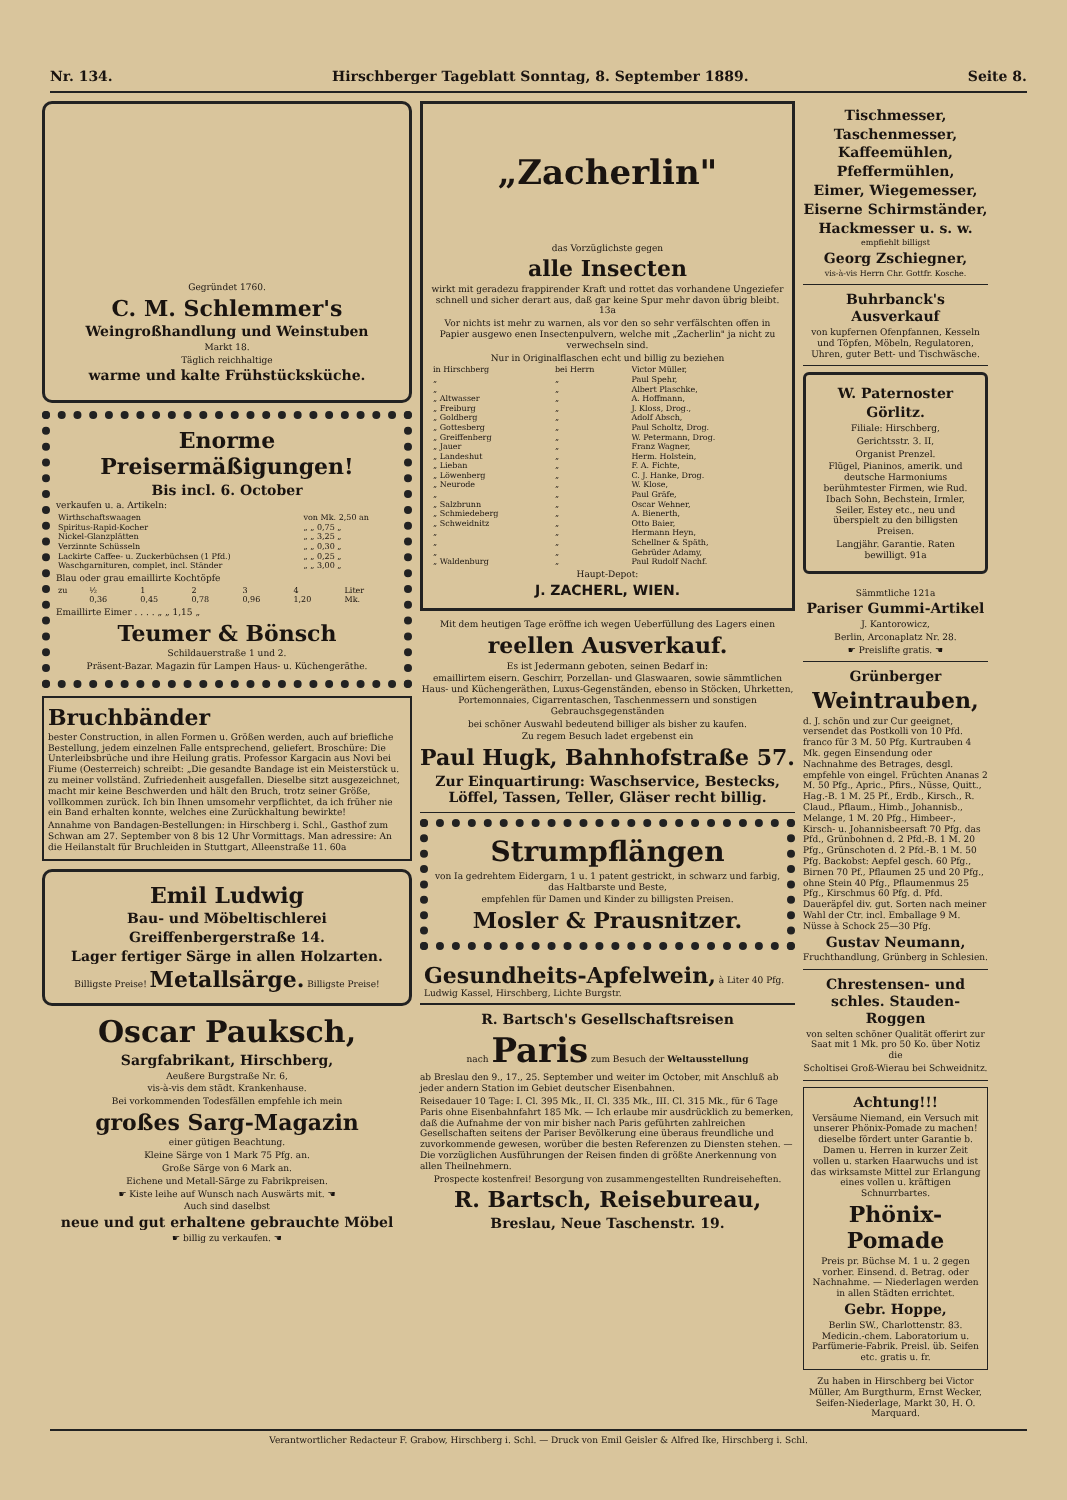Nr. 134. Hirschberger Tageblatt Sonntag, 8. September 1889. Seite 8.
Gegründet 1760.
C. M. Schlemmer's
Weingroßhandlung und Weinstuben
Markt 18.
Täglich reichhaltige
warme und kalte Frühstücksküche.
Enorme Preisermäßigungen!
Bis incl. 6. October
verkaufen u. a. Artikeln:
| Wirthschaftswaagen | von Mk. 2,50 an |
| Spiritus-Rapid-Kocher | „ „ 0,75 „ |
| Nickel-Glanzplätten | „ „ 3,25 „ |
| Verzinnte Schüsseln | „ „ 0,30 „ |
| Lackirte Caffee- u. Zuckerbüchsen (1 Pfd.) | „ „ 0,25 „ |
| Waschgarnituren, complet, incl. Ständer | „ „ 3,00 „ |
Blau oder grau emaillirte Kochtöpfe
| zu | ½ | 1 | 2 | 3 | 4 | Liter |
| | 0,36 | 0,45 | 0,78 | 0,96 | 1,20 | Mk. |
Emaillirte Eimer . . . . „ „ 1,15 „
Teumer & Bönsch
Schildauerstraße 1 und 2.
Präsent-Bazar. Magazin für Lampen Haus- u. Küchengeräthe.
Bruchbänder
bester Construction, in allen Formen u. Größen werden, auch auf briefliche Bestellung, jedem einzelnen Falle entsprechend, geliefert. Broschüre: Die Unterleibsbrüche und ihre Heilung gratis. Professor Kargacin aus Novi bei Fiume (Oesterreich) schreibt: „Die gesandte Bandage ist ein Meisterstück u. zu meiner vollständ. Zufriedenheit ausgefallen. Dieselbe sitzt ausgezeichnet, macht mir keine Beschwerden und hält den Bruch, trotz seiner Größe, vollkommen zurück. Ich bin Ihnen umsomehr verpflichtet, da ich früher nie ein Band erhalten konnte, welches eine Zurückhaltung bewirkte!
Annahme von Bandagen-Bestellungen: in Hirschberg i. Schl., Gasthof zum Schwan am 27. September von 8 bis 12 Uhr Vormittags. Man adressire: An die Heilanstalt für Bruchleiden in Stuttgart, Alleenstraße 11. 60a
Emil Ludwig
Bau- und Möbeltischlerei
Greiffenbergerstraße 14.
Lager fertiger Särge in allen Holzarten.
Billigste Preise! Metallsärge. Billigste Preise!
Oscar Pauksch,
Sargfabrikant, Hirschberg,
Aeußere Burgstraße Nr. 6,
vis-à-vis dem städt. Krankenhause.
Bei vorkommenden Todesfällen empfehle ich mein
großes Sarg-Magazin
einer gütigen Beachtung.
Kleine Särge von 1 Mark 75 Pfg. an.
Große Särge von 6 Mark an.
Eichene und Metall-Särge zu Fabrikpreisen.
☛ Kiste leihe auf Wunsch nach Auswärts mit. ☚
Auch sind daselbst
neue und gut erhaltene gebrauchte Möbel
☛ billig zu verkaufen. ☚
„Zacherlin"
das Vorzüglichste gegen
alle Insecten
wirkt mit geradezu frappirender Kraft und rottet das vorhandene Ungeziefer schnell und sicher derart aus, daß gar keine Spur mehr davon übrig bleibt. 13a
Vor nichts ist mehr zu warnen, als vor den so sehr verfälschten offen in Papier ausgewo enen Insectenpulvern, welche mit „Zacherlin" ja nicht zu verwechseln sind.
Nur in Originalflaschen echt und billig zu beziehen
| in Hirschberg | bei Herrn | Victor Müller, |
| „ | „ | Paul Spehr, |
| „ | „ | Albert Plaschke, |
| „ Altwasser | „ | A. Hoffmann, |
| „ Freiburg | „ | J. Kloss, Drog., |
| „ Goldberg | „ | Adolf Absch, |
| „ Gottesberg | „ | Paul Scholtz, Drog. |
| „ Greiffenberg | „ | W. Petermann, Drog. |
| „ Jauer | „ | Franz Wagner, |
| „ Landeshut | „ | Herm. Holstein, |
| „ Lieban | „ | F. A. Fichte, |
| „ Löwenberg | „ | C. J. Hanke, Drog. |
| „ Neurode | „ | W. Klose, |
| „ | „ | Paul Gräfe, |
| „ Salzbrunn | „ | Oscar Wehner, |
| „ Schmiedeberg | „ | A. Bienerth, |
| „ Schweidnitz | „ | Otto Baier, |
| „ | „ | Hermann Heyn, |
| „ | „ | Schellner & Späth, |
| „ | „ | Gebrüder Adamy, |
| „ Waldenburg | „ | Paul Rudolf Nachf. |
Haupt-Depot:
J. ZACHERL, WIEN.
Mit dem heutigen Tage eröffne ich wegen Ueberfüllung des Lagers einen
reellen Ausverkauf.
Es ist Jedermann geboten, seinen Bedarf in:
emaillirtem eisern. Geschirr, Porzellan- und Glaswaaren, sowie sämmtlichen Haus- und Küchengeräthen, Luxus-Gegenständen, ebenso in Stöcken, Uhrketten, Portemonnaies, Cigarrentaschen, Taschenmessern und sonstigen Gebrauchsgegenständen
bei schöner Auswahl bedeutend billiger als bisher zu kaufen.
Zu regem Besuch ladet ergebenst ein
Paul Hugk, Bahnhofstraße 57.
Zur Einquartirung: Waschservice, Bestecks, Löffel, Tassen, Teller, Gläser recht billig.
Strumpflängen
von Ia gedrehtem Eidergarn, 1 u. 1 patent gestrickt, in schwarz und farbig, das Haltbarste und Beste,
empfehlen für Damen und Kinder zu billigsten Preisen.
Mosler & Prausnitzer.
Gesundheits-Apfelwein, à Liter 40 Pfg. Ludwig Kassel, Hirschberg, Lichte Burgstr.
R. Bartsch's Gesellschaftsreisen
nach Paris zum Besuch der Weltausstellung
ab Breslau den 9., 17., 25. September und weiter im October, mit Anschluß ab jeder andern Station im Gebiet deutscher Eisenbahnen.
Reisedauer 10 Tage: I. Cl. 395 Mk., II. Cl. 335 Mk., III. Cl. 315 Mk., für 6 Tage Paris ohne Eisenbahnfahrt 185 Mk. — Ich erlaube mir ausdrücklich zu bemerken, daß die Aufnahme der von mir bisher nach Paris geführten zahlreichen Gesellschaften seitens der Pariser Bevölkerung eine überaus freundliche und zuvorkommende gewesen, worüber die besten Referenzen zu Diensten stehen. — Die vorzüglichen Ausführungen der Reisen finden di größte Anerkennung von allen Theilnehmern.
Prospecte kostenfrei! Besorgung von zusammengestellten Rundreiseheften.
R. Bartsch, Reisebureau,
Breslau, Neue Taschenstr. 19.
Tischmesser,
Taschenmesser,
Kaffeemühlen,
Pfeffermühlen,
Eimer, Wiegemesser,
Eiserne Schirmständer,
Hackmesser u. s. w.
empfiehlt billigst
Georg Zschiegner,
vis-à-vis Herrn Chr. Gottfr. Kosche.
Buhrbanck's Ausverkauf
von kupfernen Ofenpfannen, Kesseln und Töpfen, Möbeln, Regulatoren, Uhren, guter Bett- und Tischwäsche.
W. Paternoster
Görlitz.
Filiale: Hirschberg,
Gerichtsstr. 3. II,
Organist Prenzel.
Flügel, Pianinos, amerik. und deutsche Harmoniums berühmtester Firmen, wie Rud. Ibach Sohn, Bechstein, Irmler, Seiler, Estey etc., neu und überspielt zu den billigsten Preisen.
Langjähr. Garantie. Raten bewilligt. 91a
Sämmtliche 121a
Pariser Gummi-Artikel
J. Kantorowicz,
Berlin, Arconaplatz Nr. 28.
☛ Preislifte gratis. ☚
Grünberger
Weintrauben,
d. J. schön und zur Cur geeignet, versendet das Postkolli von 10 Pfd. franco für 3 M. 50 Pfg. Kurtrauben 4 Mk. gegen Einsendung oder Nachnahme des Betrages, desgl. empfehle von eingel. Früchten Ananas 2 M. 50 Pfg., Apric., Pfirs., Nüsse, Quitt., Hag.-B. 1 M. 25 Pf., Erdb., Kirsch., R. Claud., Pflaum., Himb., Johannisb., Melange, 1 M. 20 Pfg., Himbeer-, Kirsch- u. Johannisbeersaft 70 Pfg. das Pfd., Grünbohnen d. 2 Pfd.-B. 1 M. 20 Pfg., Grünschoten d. 2 Pfd.-B. 1 M. 50 Pfg. Backobst: Aepfel gesch. 60 Pfg., Birnen 70 Pf., Pflaumen 25 und 20 Pfg., ohne Stein 40 Pfg., Pflaumenmus 25 Pfg., Kirschmus 60 Pfg. d. Pfd. Daueräpfel div. gut. Sorten nach meiner Wahl der Ctr. incl. Emballage 9 M. Nüsse à Schock 25—30 Pfg.
Gustav Neumann,
Fruchthandlung, Grünberg in Schlesien.
Chrestensen- und schles. Stauden-Roggen
von selten schöner Qualität offerirt zur Saat mit 1 Mk. pro 50 Ko. über Notiz die
Scholtisei Groß-Wierau bei Schweidnitz.
Achtung!!!
Versäume Niemand, ein Versuch mit unserer Phönix-Pomade zu machen! dieselbe fördert unter Garantie b. Damen u. Herren in kurzer Zeit vollen u. starken Haarwuchs und ist das wirksamste Mittel zur Erlangung eines vollen u. kräftigen Schnurrbartes.
Phönix-Pomade
Preis pr. Büchse M. 1 u. 2 gegen vorher. Einsend. d. Betrag. oder Nachnahme. — Niederlagen werden in allen Städten errichtet.
Gebr. Hoppe,
Berlin SW., Charlottenstr. 83. Medicin.-chem. Laboratorium u. Parfümerie-Fabrik. Preisl. üb. Seifen etc. gratis u. fr.
Zu haben in Hirschberg bei Victor Müller, Am Burgthurm, Ernst Wecker, Seifen-Niederlage, Markt 30, H. O. Marquard.
Verantwortlicher Redacteur F. Grabow, Hirschberg i. Schl. — Druck von Emil Geisler & Alfred Ike, Hirschberg i. Schl.